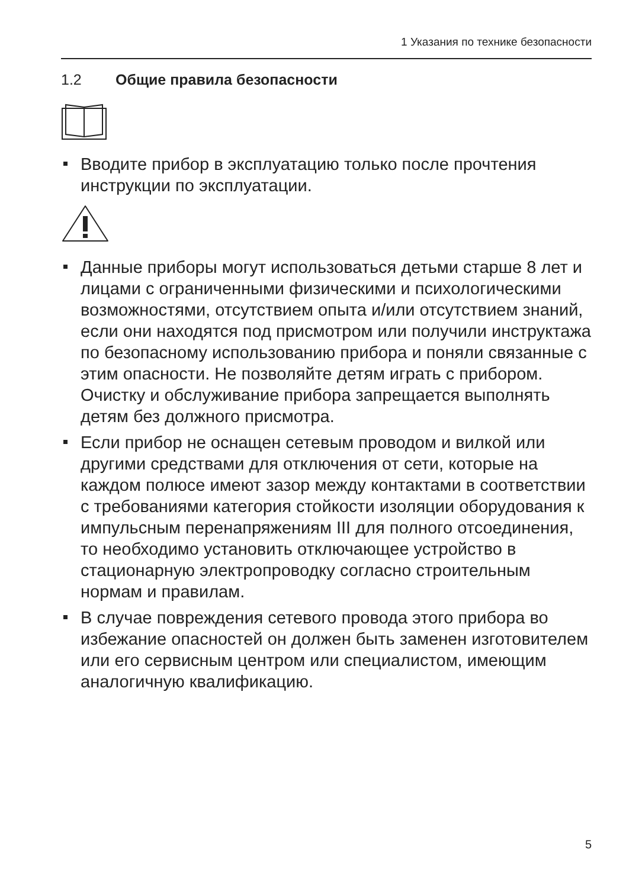1 Указания по технике безопасности
1.2 Общие правила безопасности
Вводите прибор в эксплуатацию только после прочтения инструкции по эксплуатации.
Данные приборы могут использоваться детьми старше 8 лет и лицами с ограниченными физическими и психологическими возможностями, отсутствием опыта и/или отсутствием знаний, если они находятся под присмотром или получили инструктажа по безопасному использованию прибора и поняли связанные с этим опасности. Не позволяйте детям играть с прибором. Очистку и обслуживание прибора запрещается выполнять детям без должного присмотра.
Если прибор не оснащен сетевым проводом и вилкой или другими средствами для отключения от сети, которые на каждом полюсе имеют зазор между контактами в соответствии с требованиями категория стойкости изоляции оборудования к импульсным перенапряжениям III для полного отсоединения, то необходимо установить отключающее устройство в стационарную электропроводку согласно строительным нормам и правилам.
В случае повреждения сетевого провода этого прибора во избежание опасностей он должен быть заменен изготовителем или его сервисным центром или специалистом, имеющим аналогичную квалификацию.
5